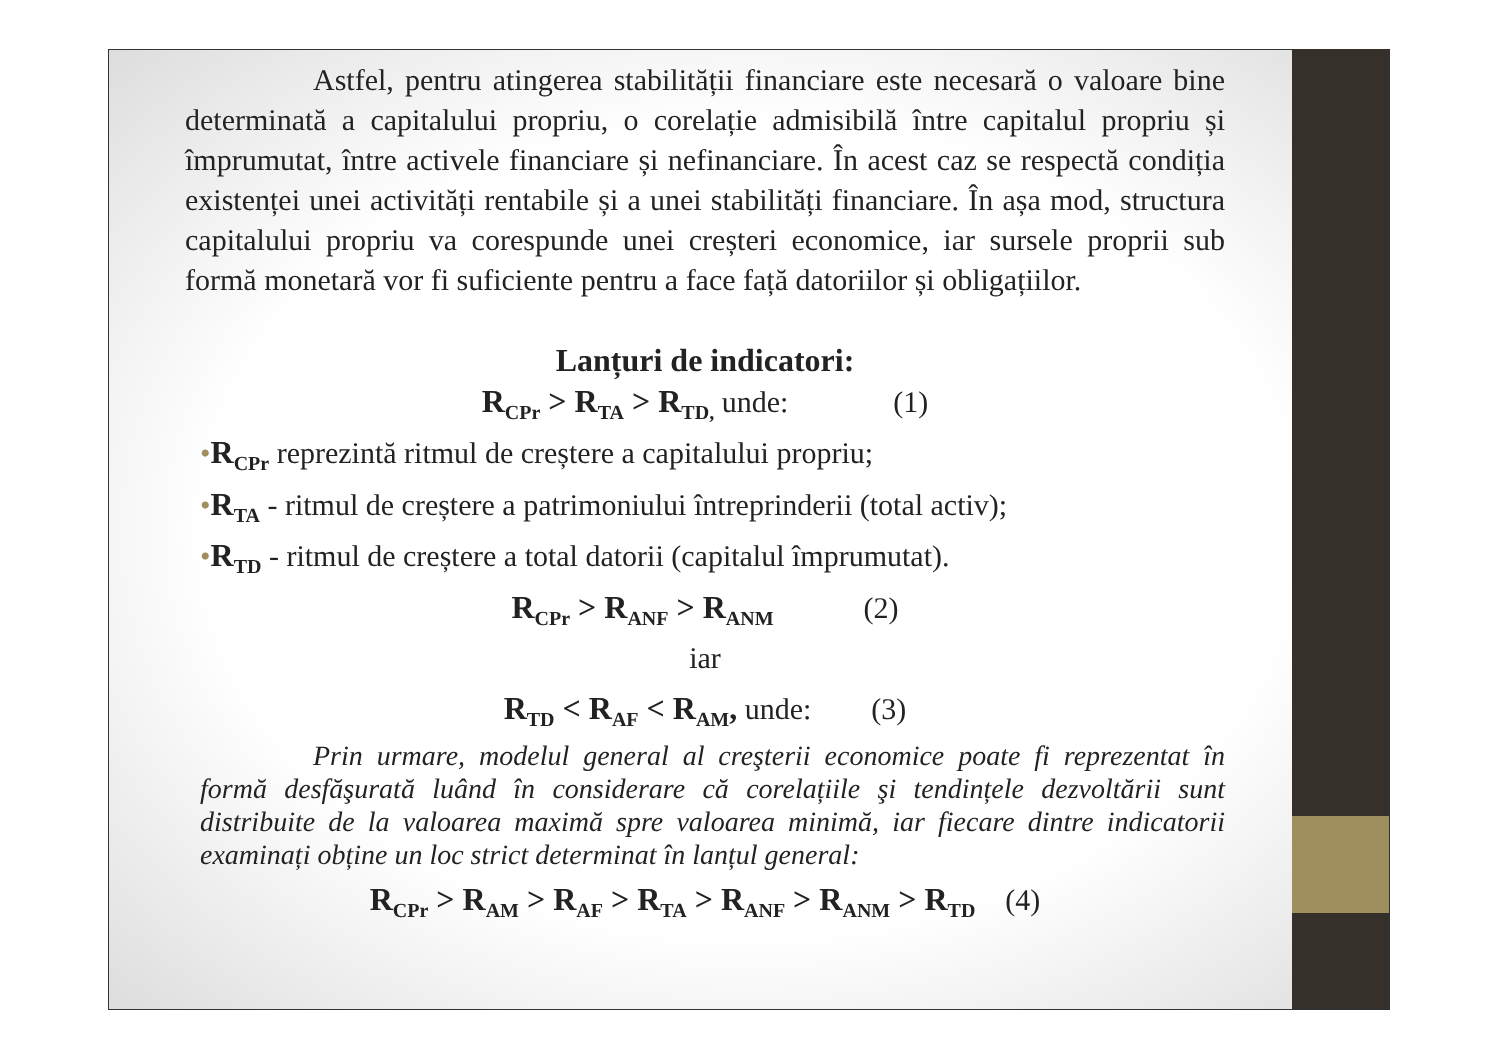Astfel, pentru atingerea stabilității financiare este necesară o valoare bine determinată a capitalului propriu, o corelație admisibilă între capitalul propriu și împrumutat, între activele financiare și nefinanciare. În acest caz se respectă condiția existenței unei activități rentabile și a unei stabilități financiare. În așa mod, structura capitalului propriu va corespunde unei creșteri economice, iar sursele proprii sub formă monetară vor fi suficiente pentru a face față datoriilor și obligațiilor.
Lanțuri de indicatori:
R<sub>CPr</sub> > R<sub>TA</sub> > R<sub>TD,</sub> unde: (1)
•R<sub>CPr</sub> reprezintă ritmul de creștere a capitalului propriu;
•R<sub>TA</sub> - ritmul de creștere a patrimoniului întreprinderii (total activ);
•R<sub>TD</sub> - ritmul de creștere a total datorii (capitalul împrumutat).
R<sub>CPr</sub> > R<sub>ANF</sub> > R<sub>ANM</sub> (2)
iar
R<sub>TD</sub> < R<sub>AF</sub> < R<sub>AM</sub>, unde: (3)
Prin urmare, modelul general al creşterii economice poate fi reprezentat în formă desfăşurată luând în considerare că corelațiile şi tendințele dezvoltării sunt distribuite de la valoarea maximă spre valoarea minimă, iar fiecare dintre indicatorii examinați obține un loc strict determinat în lanțul general:
R<sub>CPr</sub> > R<sub>AM</sub> > R<sub>AF</sub> > R<sub>TA</sub> > R<sub>ANF</sub> > R<sub>ANM</sub> > R<sub>TD</sub> (4)